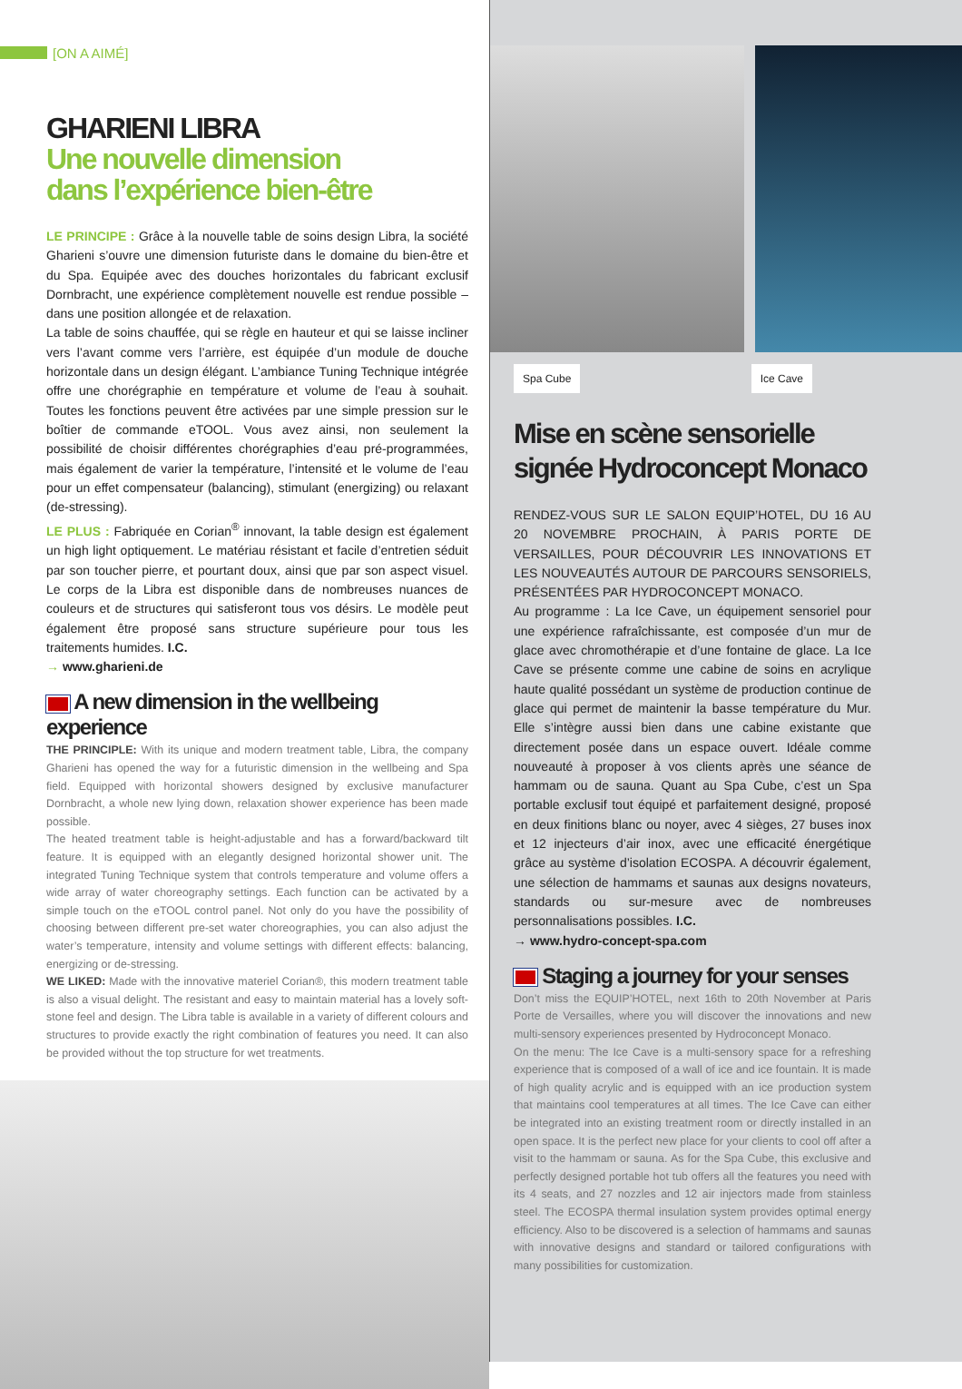[ON A AIMÉ]
GHARIENI LIBRA
Une nouvelle dimension
dans l’expérience bien-être
LE PRINCIPE : Grâce à la nouvelle table de soins design Libra, la société Gharieni s’ouvre une dimension futuriste dans le domaine du bien-être et du Spa. Equipée avec des douches horizontales du fabricant exclusif Dornbracht, une expérience complètement nouvelle est rendue possible – dans une position allongée et de relaxation.
La table de soins chauffée, qui se règle en hauteur et qui se laisse incliner vers l’avant comme vers l’arrière, est équipée d’un module de douche horizontale dans un design élégant. L’ambiance Tuning Technique intégrée offre une chorégraphie en température et volume de l’eau à souhait. Toutes les fonctions peuvent être activées par une simple pression sur le boîtier de commande eTOOL. Vous avez ainsi, non seulement la possibilité de choisir différentes chorégraphies d’eau pré-programmées, mais également de varier la température, l’intensité et le volume de l’eau pour un effet compensateur (balancing), stimulant (energizing) ou relaxant (de-stressing).
LE PLUS : Fabriquée en Corian<sup>®</sup> innovant, la table design est également un high light optiquement. Le matériau résistant et facile d’entretien séduit par son toucher pierre, et pourtant doux, ainsi que par son aspect visuel. Le corps de la Libra est disponible dans de nombreuses nuances de couleurs et de structures qui satisferont tous vos désirs. Le modèle peut également être proposé sans structure supérieure pour tous les traitements humides. I.C.
→ www.gharieni.de
A new dimension in the wellbeing experience
THE PRINCIPLE: With its unique and modern treatment table, Libra, the company Gharieni has opened the way for a futuristic dimension in the wellbeing and Spa field. Equipped with horizontal showers designed by exclusive manufacturer Dornbracht, a whole new lying down, relaxation shower experience has been made possible.
The heated treatment table is height-adjustable and has a forward/backward tilt feature. It is equipped with an elegantly designed horizontal shower unit. The integrated Tuning Technique system that controls temperature and volume offers a wide array of water choreography settings. Each function can be activated by a simple touch on the eTOOL control panel. Not only do you have the possibility of choosing between different pre-set water choreographies, you can also adjust the water’s temperature, intensity and volume settings with different effects: balancing, energizing or de-stressing.
WE LIKED: Made with the innovative materiel Corian®, this modern treatment table is also a visual delight. The resistant and easy to maintain material has a lovely soft-stone feel and design. The Libra table is available in a variety of different colours and structures to provide exactly the right combination of features you need. It can also be provided without the top structure for wet treatments.
Spa Cube Ice Cave
Mise en scène sensorielle
signée Hydroconcept Monaco
RENDEZ-VOUS SUR LE SALON EQUIP’HOTEL, DU 16 AU 20 NOVEMBRE PROCHAIN, À PARIS PORTE DE VERSAILLES, POUR DÉCOUVRIR LES INNOVATIONS ET LES NOUVEAUTÉS AUTOUR DE PARCOURS SENSORIELS, PRÉSENTÉES PAR HYDROCONCEPT MONACO.
Au programme : La Ice Cave, un équipement sensoriel pour une expérience rafraîchissante, est composée d’un mur de glace avec chromothérapie et d’une fontaine de glace. La Ice Cave se présente comme une cabine de soins en acrylique haute qualité possédant un système de production continue de glace qui permet de maintenir la basse température du Mur. Elle s’intègre aussi bien dans une cabine existante que directement posée dans un espace ouvert. Idéale comme nouveauté à proposer à vos clients après une séance de hammam ou de sauna. Quant au Spa Cube, c’est un Spa portable exclusif tout équipé et parfaitement designé, proposé en deux finitions blanc ou noyer, avec 4 sièges, 27 buses inox et 12 injecteurs d’air inox, avec une efficacité énergétique grâce au système d’isolation ECOSPA. A découvrir également, une sélection de hammams et saunas aux designs novateurs, standards ou sur-mesure avec de nombreuses personnalisations possibles. I.C.
→ www.hydro-concept-spa.com
Staging a journey for your senses
Don’t miss the EQUIP’HOTEL, next 16th to 20th November at Paris Porte de Versailles, where you will discover the innovations and new multi-sensory experiences presented by Hydroconcept Monaco.
On the menu: The Ice Cave is a multi-sensory space for a refreshing experience that is composed of a wall of ice and ice fountain. It is made of high quality acrylic and is equipped with an ice production system that maintains cool temperatures at all times. The Ice Cave can either be integrated into an existing treatment room or directly installed in an open space. It is the perfect new place for your clients to cool off after a visit to the hammam or sauna. As for the Spa Cube, this exclusive and perfectly designed portable hot tub offers all the features you need with its 4 seats, and 27 nozzles and 12 air injectors made from stainless steel. The ECOSPA thermal insulation system provides optimal energy efficiency. Also to be discovered is a selection of hammams and saunas with innovative designs and standard or tailored configurations with many possibilities for customization.